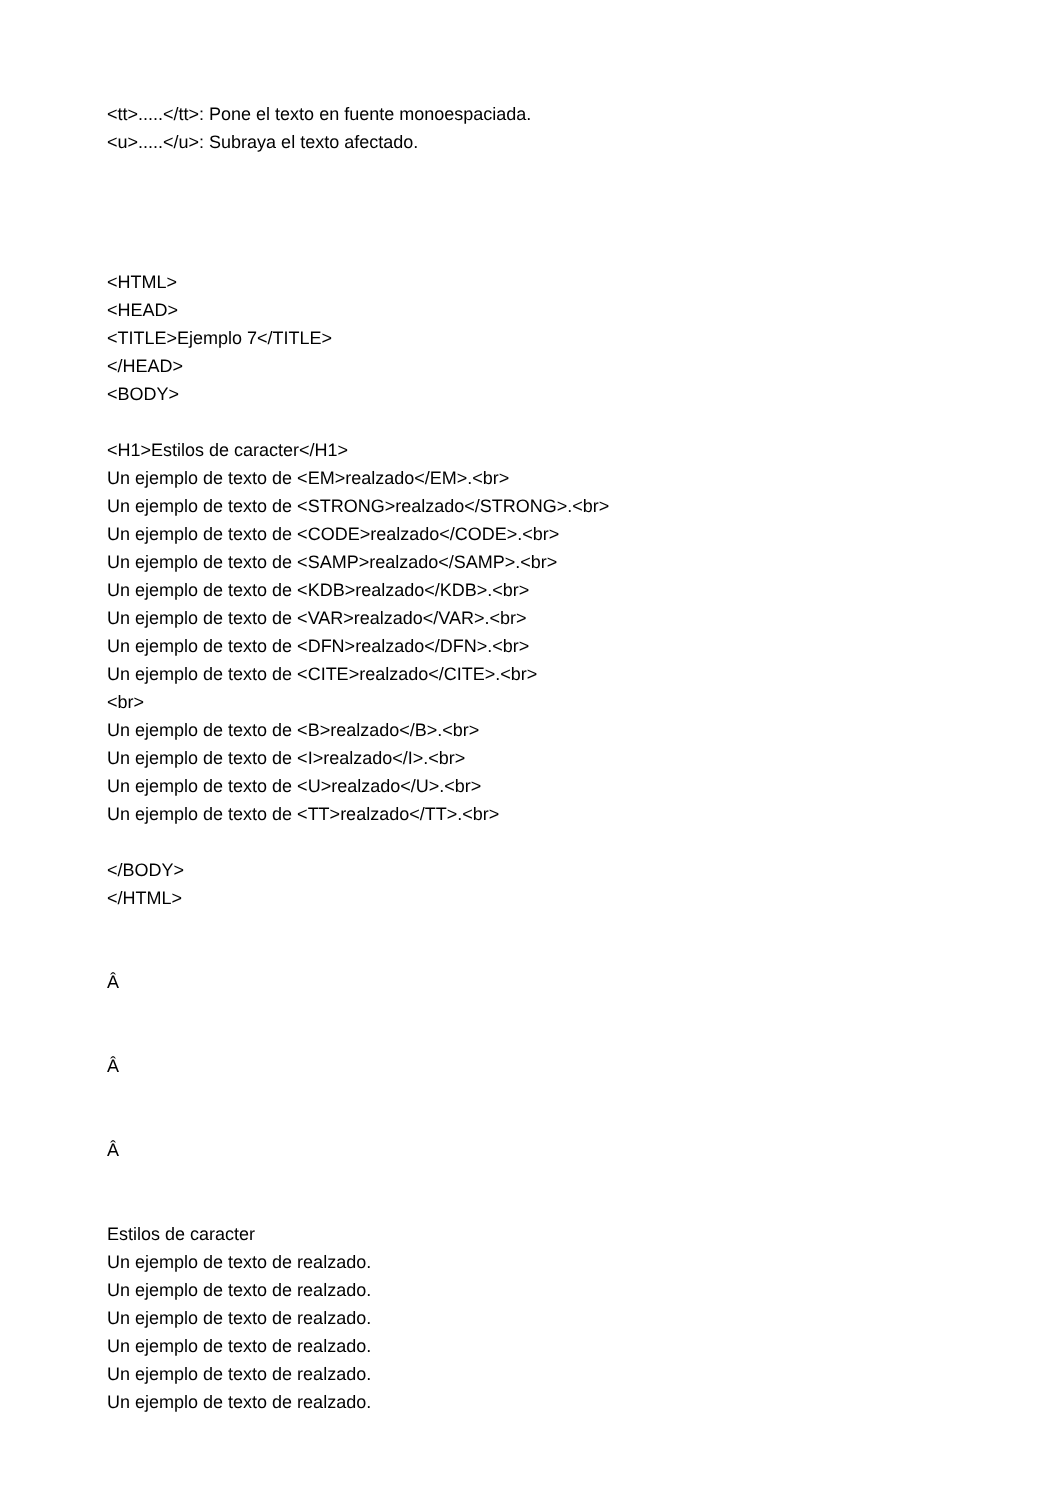<tt>.....</tt>: Pone el texto en fuente monoespaciada.
<u>.....</u>: Subraya el texto afectado.
<HTML>
<HEAD>
<TITLE>Ejemplo 7</TITLE>
</HEAD>
<BODY>
<H1>Estilos de caracter</H1>
Un ejemplo de texto de <EM>realzado</EM>.<br>
Un ejemplo de texto de <STRONG>realzado</STRONG>.<br>
Un ejemplo de texto de <CODE>realzado</CODE>.<br>
Un ejemplo de texto de <SAMP>realzado</SAMP>.<br>
Un ejemplo de texto de <KDB>realzado</KDB>.<br>
Un ejemplo de texto de <VAR>realzado</VAR>.<br>
Un ejemplo de texto de <DFN>realzado</DFN>.<br>
Un ejemplo de texto de <CITE>realzado</CITE>.<br>
<br>
Un ejemplo de texto de <B>realzado</B>.<br>
Un ejemplo de texto de <I>realzado</I>.<br>
Un ejemplo de texto de <U>realzado</U>.<br>
Un ejemplo de texto de <TT>realzado</TT>.<br>
</BODY>
</HTML>
Â
Â
Â
Estilos de caracter
Un ejemplo de texto de realzado.
Un ejemplo de texto de realzado.
Un ejemplo de texto de realzado.
Un ejemplo de texto de realzado.
Un ejemplo de texto de realzado.
Un ejemplo de texto de realzado.